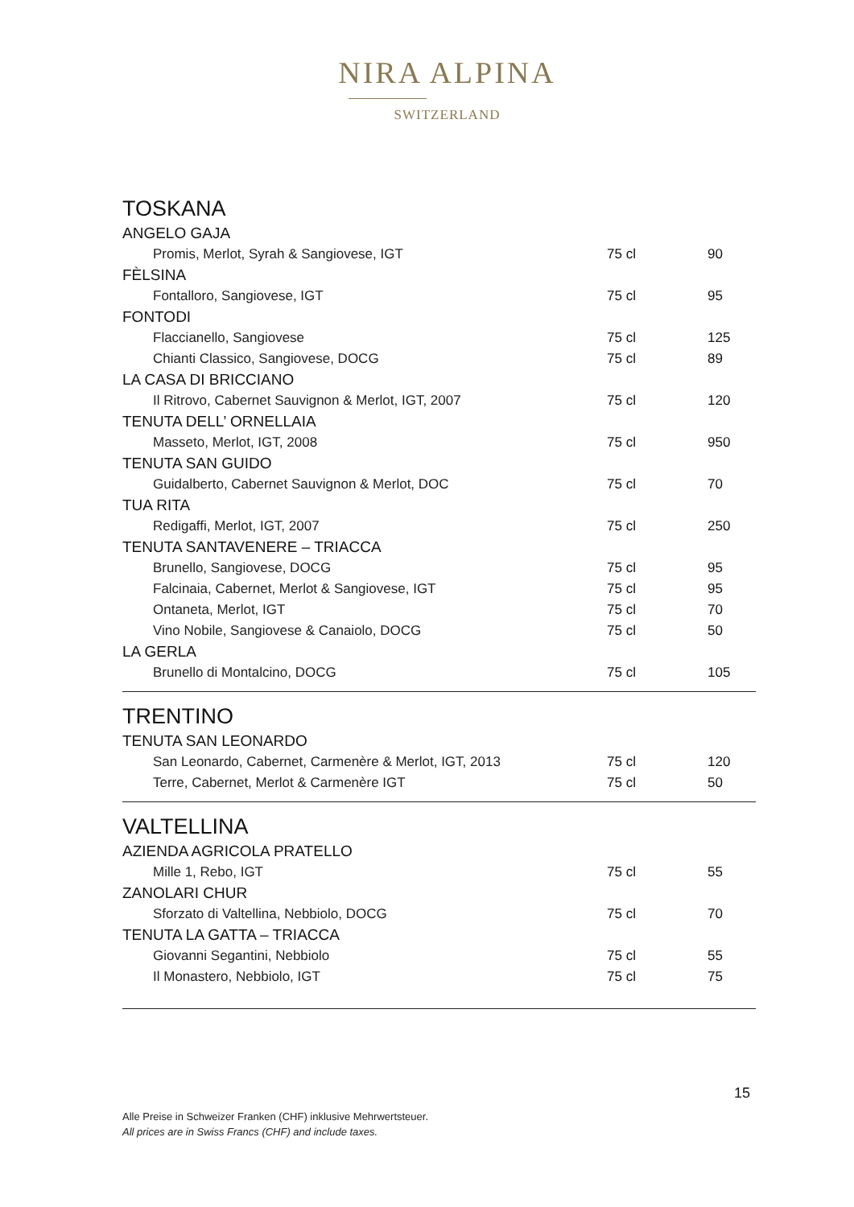NIRA ALPINA
SWITZERLAND
TOSKANA
| ANGELO GAJA | | |
| Promis, Merlot, Syrah & Sangiovese, IGT | 75 cl | 90 |
| FÈLSINA | | |
| Fontalloro, Sangiovese, IGT | 75 cl | 95 |
| FONTODI | | |
| Flaccianello, Sangiovese | 75 cl | 125 |
| Chianti Classico, Sangiovese, DOCG | 75 cl | 89 |
| LA CASA DI BRICCIANO | | |
| Il Ritrovo, Cabernet Sauvignon & Merlot, IGT, 2007 | 75 cl | 120 |
| TENUTA DELL’ ORNELLAIA | | |
| Masseto, Merlot, IGT, 2008 | 75 cl | 950 |
| TENUTA SAN GUIDO | | |
| Guidalberto, Cabernet Sauvignon & Merlot, DOC | 75 cl | 70 |
| TUA RITA | | |
| Redigaffi, Merlot, IGT, 2007 | 75 cl | 250 |
| TENUTA SANTAVENERE – TRIACCA | | |
| Brunello, Sangiovese, DOCG | 75 cl | 95 |
| Falcinaia, Cabernet, Merlot & Sangiovese, IGT | 75 cl | 95 |
| Ontaneta, Merlot, IGT | 75 cl | 70 |
| Vino Nobile, Sangiovese & Canaiolo, DOCG | 75 cl | 50 |
| LA GERLA | | |
| Brunello di Montalcino, DOCG | 75 cl | 105 |
TRENTINO
| TENUTA SAN LEONARDO | | |
| San Leonardo, Cabernet, Carmenère & Merlot, IGT, 2013 | 75 cl | 120 |
| Terre, Cabernet, Merlot & Carmenère IGT | 75 cl | 50 |
VALTELLINA
| AZIENDA AGRICOLA PRATELLO | | |
| Mille 1, Rebo, IGT | 75 cl | 55 |
| ZANOLARI CHUR | | |
| Sforzato di Valtellina, Nebbiolo, DOCG | 75 cl | 70 |
| TENUTA LA GATTA – TRIACCA | | |
| Giovanni Segantini, Nebbiolo | 75 cl | 55 |
| Il Monastero, Nebbiolo, IGT | 75 cl | 75 |
15
Alle Preise in Schweizer Franken (CHF) inklusive Mehrwertsteuer.
All prices are in Swiss Francs (CHF) and include taxes.